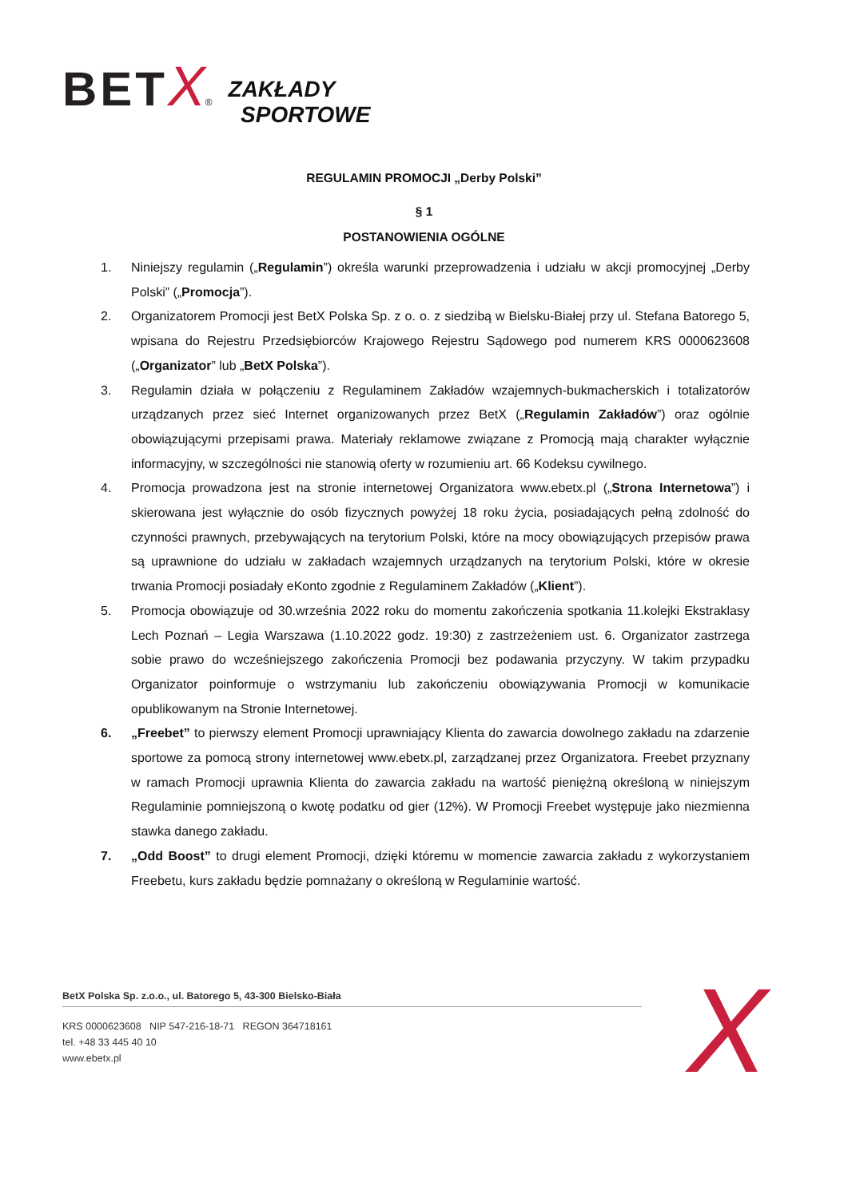BET X® ZAKŁADY
SPORTOWE
REGULAMIN PROMOCJI „Derby Polski”
§ 1
POSTANOWIENIA OGÓLNE
1. Niniejszy regulamin („Regulamin”) określa warunki przeprowadzenia i udziału w akcji promocyjnej „Derby Polski” („Promocja”).
2. Organizatorem Promocji jest BetX Polska Sp. z o. o. z siedzibą w Bielsku-Białej przy ul. Stefana Batorego 5, wpisana do Rejestru Przedsiębiorców Krajowego Rejestru Sądowego pod numerem KRS 0000623608 („Organizator” lub „BetX Polska”).
3. Regulamin działa w połączeniu z Regulaminem Zakładów wzajemnych-bukmacherskich i totalizatorów urządzanych przez sieć Internet organizowanych przez BetX („Regulamin Zakładów”) oraz ogólnie obowiązującymi przepisami prawa. Materiały reklamowe związane z Promocją mają charakter wyłącznie informacyjny, w szczególności nie stanowią oferty w rozumieniu art. 66 Kodeksu cywilnego.
4. Promocja prowadzona jest na stronie internetowej Organizatora www.ebetx.pl („Strona Internetowa”) i skierowana jest wyłącznie do osób fizycznych powyżej 18 roku życia, posiadających pełną zdolność do czynności prawnych, przebywających na terytorium Polski, które na mocy obowiązujących przepisów prawa są uprawnione do udziału w zakładach wzajemnych urządzanych na terytorium Polski, które w okresie trwania Promocji posiadały eKonto zgodnie z Regulaminem Zakładów („Klient”).
5. Promocja obowiązuje od 30.września 2022 roku do momentu zakończenia spotkania 11.kolejki Ekstraklasy Lech Poznań – Legia Warszawa (1.10.2022 godz. 19:30) z zastrzeżeniem ust. 6. Organizator zastrzega sobie prawo do wcześniejszego zakończenia Promocji bez podawania przyczyny. W takim przypadku Organizator poinformuje o wstrzymaniu lub zakończeniu obowiązywania Promocji w komunikacie opublikowanym na Stronie Internetowej.
6. „Freebet” to pierwszy element Promocji uprawniający Klienta do zawarcia dowolnego zakładu na zdarzenie sportowe za pomocą strony internetowej www.ebetx.pl, zarządzanej przez Organizatora. Freebet przyznany w ramach Promocji uprawnia Klienta do zawarcia zakładu na wartość pieniężną określoną w niniejszym Regulaminie pomniejszoną o kwotę podatku od gier (12%). W Promocji Freebet występuje jako niezmienna stawka danego zakładu.
7. „Odd Boost” to drugi element Promocji, dzięki któremu w momencie zawarcia zakładu z wykorzystaniem Freebetu, kurs zakładu będzie pomnażany o określoną w Regulaminie wartość.
BetX Polska Sp. z.o.o., ul. Batorego 5, 43-300 Bielsko-Biała
KRS 0000623608 NIP 547-216-18-71 REGON 364718161
tel. +48 33 445 40 10
www.ebetx.pl
X